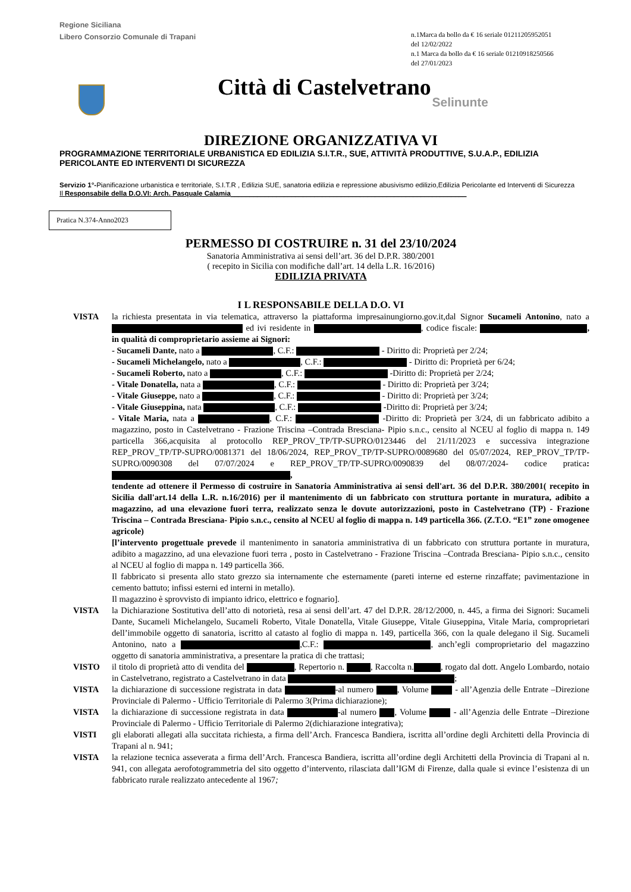Regione Siciliana
Libero Consorzio Comunale di Trapani
n.1Marca da bollo da € 16 seriale 01211205952051
del 12/02/2022
n.1 Marca da bollo da € 16 seriale 01210918250566
del 27/01/2023
Città di Castelvetrano
Selinunte
DIREZIONE ORGANIZZATIVA VI
PROGRAMMAZIONE TERRITORIALE URBANISTICA ED EDILIZIA S.I.T.R., SUE, ATTIVITÀ PRODUTTIVE, S.U.A.P., EDILIZIA PERICOLANTE ED INTERVENTI DI SICUREZZA
Servizio 1°-Pianificazione urbanistica e territoriale, S.I.T.R , Edilizia SUE, sanatoria edilizia e repressione abusivismo edilizio,Edilizia Pericolante ed Interventi di Sicurezza
Il Responsabile della D.O.VI: Arch. Pasquale Calamia______________________________________________________________
Pratica N.374-Anno2023
PERMESSO DI COSTRUIRE n. 31 del 23/10/2024
Sanatoria Amministrativa ai sensi dell’art. 36 del D.P.R. 380/2001
( recepito in Sicilia con modifiche dall’art. 14 della L.R. 16/2016)
EDILIZIA PRIVATA
I L RESPONSABILE DELLA D.O. VI
VISTA la richiesta presentata in via telematica, attraverso la piattaforma impresainungiorno.gov.it,dal Signor Sucameli Antonino, nato a ed ivi residente in , codice fiscale: , in qualità di comproprietario assieme ai Signori:
- Sucameli Dante, nato a , C.F.: - Diritto di: Proprietà per 2/24;
- Sucameli Michelangelo, nato a , C.F.: - Diritto di: Proprietà per 6/24;
- Sucameli Roberto, nato a , C.F.: -Diritto di: Proprietà per 2/24;
- Vitale Donatella, nata a , C.F.: - Diritto di: Proprietà per 3/24;
- Vitale Giuseppe, nato a , C.F.: - Diritto di: Proprietà per 3/24;
- Vitale Giuseppina, nata , C.F.: -Diritto di: Proprietà per 3/24;
- Vitale Maria, nata a , C.F.: -Diritto di: Proprietà per 3/24, di un fabbricato adibito a magazzino, posto in Castelvetrano - Frazione Triscina –Contrada Bresciana- Pipio s.n.c., censito al NCEU al foglio di mappa n. 149 particella 366,acquisita al protocollo REP_PROV_TP/TP-SUPRO/0123446 del 21/11/2023 e successiva integrazione REP_PROV_TP/TP-SUPRO/0081371 del 18/06/2024, REP_PROV_TP/TP-SUPRO/0089680 del 05/07/2024, REP_PROV_TP/TP-SUPRO/0090308 del 07/07/2024 e REP_PROV_TP/TP-SUPRO/0090839 del 08/07/2024- codice pratica: ,
tendente ad ottenere il Permesso di costruire in Sanatoria Amministrativa ai sensi dell'art. 36 del D.P.R. 380/2001( recepito in Sicilia dall'art.14 della L.R. n.16/2016) per il mantenimento di un fabbricato con struttura portante in muratura, adibito a magazzino, ad una elevazione fuori terra, realizzato senza le dovute autorizzazioni, posto in Castelvetrano (TP) - Frazione Triscina – Contrada Bresciana- Pipio s.n.c., censito al NCEU al foglio di mappa n. 149 particella 366. (Z.T.O. “E1” zone omogenee agricole)
[l’intervento progettuale prevede il mantenimento in sanatoria amministrativa di un fabbricato con struttura portante in muratura, adibito a magazzino, ad una elevazione fuori terra , posto in Castelvetrano - Frazione Triscina –Contrada Bresciana- Pipio s.n.c., censito al NCEU al foglio di mappa n. 149 particella 366.
Il fabbricato si presenta allo stato grezzo sia internamente che esternamente (pareti interne ed esterne rinzaffate; pavimentazione in cemento battuto; infissi esterni ed interni in metallo).
Il magazzino è sprovvisto di impianto idrico, elettrico e fognario].
VISTA la Dichiarazione Sostitutiva dell’atto di notorietà, resa ai sensi dell’art. 47 del D.P.R. 28/12/2000, n. 445, a firma dei Signori: Sucameli Dante, Sucameli Michelangelo, Sucameli Roberto, Vitale Donatella, Vitale Giuseppe, Vitale Giuseppina, Vitale Maria, comproprietari dell’immobile oggetto di sanatoria, iscritto al catasto al foglio di mappa n. 149, particella 366, con la quale delegano il Sig. Sucameli Antonino, nato a ,C.F.: , anch’egli comproprietario del magazzino oggetto di sanatoria amministrativa, a presentare la pratica di che trattasi;
VISTO il titolo di proprietà atto di vendita del , Repertorio n. , Raccolta n. , rogato dal dott. Angelo Lombardo, notaio in Castelvetrano, registrato a Castelvetrano in data ;
VISTA la dichiarazione di successione registrata in data -al numero , Volume - all’Agenzia delle Entrate –Direzione Provinciale di Palermo - Ufficio Territoriale di Palermo 3(Prima dichiarazione);
VISTA la dichiarazione di successione registrata in data -al numero , Volume - all’Agenzia delle Entrate –Direzione Provinciale di Palermo - Ufficio Territoriale di Palermo 2(dichiarazione integrativa);
VISTI gli elaborati allegati alla succitata richiesta, a firma dell’Arch. Francesca Bandiera, iscritta all’ordine degli Architetti della Provincia di Trapani al n. 941;
VISTA la relazione tecnica asseverata a firma dell’Arch. Francesca Bandiera, iscritta all’ordine degli Architetti della Provincia di Trapani al n. 941, con allegata aerofotogrammetria del sito oggetto d’intervento, rilasciata dall’IGM di Firenze, dalla quale si evince l’esistenza di un fabbricato rurale realizzato antecedente al 1967;